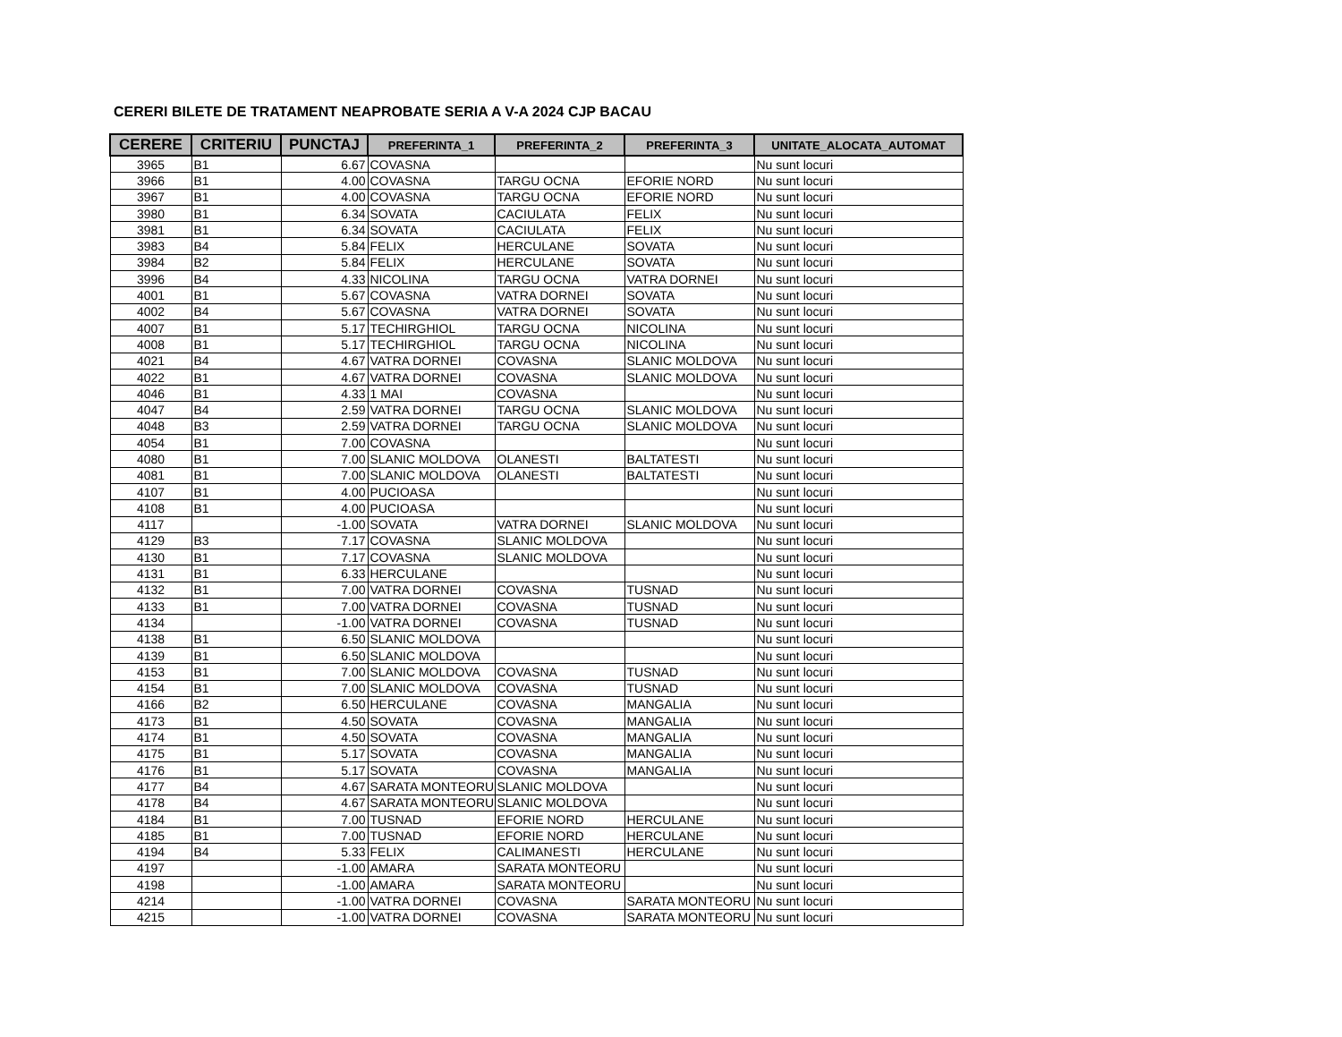CERERI BILETE DE TRATAMENT NEAPROBATE SERIA A V-A 2024 CJP BACAU
| CERERE | CRITERIU | PUNCTAJ | PREFERINTA_1 | PREFERINTA_2 | PREFERINTA_3 | UNITATE_ALOCATA_AUTOMAT |
| --- | --- | --- | --- | --- | --- | --- |
| 3965 | B1 | 6.67 | COVASNA | | | Nu sunt locuri |
| 3966 | B1 | 4.00 | COVASNA | TARGU OCNA | EFORIE NORD | Nu sunt locuri |
| 3967 | B1 | 4.00 | COVASNA | TARGU OCNA | EFORIE NORD | Nu sunt locuri |
| 3980 | B1 | 6.34 | SOVATA | CACIULATA | FELIX | Nu sunt locuri |
| 3981 | B1 | 6.34 | SOVATA | CACIULATA | FELIX | Nu sunt locuri |
| 3983 | B4 | 5.84 | FELIX | HERCULANE | SOVATA | Nu sunt locuri |
| 3984 | B2 | 5.84 | FELIX | HERCULANE | SOVATA | Nu sunt locuri |
| 3996 | B4 | 4.33 | NICOLINA | TARGU OCNA | VATRA DORNEI | Nu sunt locuri |
| 4001 | B1 | 5.67 | COVASNA | VATRA DORNEI | SOVATA | Nu sunt locuri |
| 4002 | B4 | 5.67 | COVASNA | VATRA DORNEI | SOVATA | Nu sunt locuri |
| 4007 | B1 | 5.17 | TECHIRGHIOL | TARGU OCNA | NICOLINA | Nu sunt locuri |
| 4008 | B1 | 5.17 | TECHIRGHIOL | TARGU OCNA | NICOLINA | Nu sunt locuri |
| 4021 | B4 | 4.67 | VATRA DORNEI | COVASNA | SLANIC MOLDOVA | Nu sunt locuri |
| 4022 | B1 | 4.67 | VATRA DORNEI | COVASNA | SLANIC MOLDOVA | Nu sunt locuri |
| 4046 | B1 | 4.33 | 1 MAI | COVASNA | | Nu sunt locuri |
| 4047 | B4 | 2.59 | VATRA DORNEI | TARGU OCNA | SLANIC MOLDOVA | Nu sunt locuri |
| 4048 | B3 | 2.59 | VATRA DORNEI | TARGU OCNA | SLANIC MOLDOVA | Nu sunt locuri |
| 4054 | B1 | 7.00 | COVASNA | | | Nu sunt locuri |
| 4080 | B1 | 7.00 | SLANIC MOLDOVA | OLANESTI | BALTATESTI | Nu sunt locuri |
| 4081 | B1 | 7.00 | SLANIC MOLDOVA | OLANESTI | BALTATESTI | Nu sunt locuri |
| 4107 | B1 | 4.00 | PUCIOASA | | | Nu sunt locuri |
| 4108 | B1 | 4.00 | PUCIOASA | | | Nu sunt locuri |
| 4117 | | -1.00 | SOVATA | VATRA DORNEI | SLANIC MOLDOVA | Nu sunt locuri |
| 4129 | B3 | 7.17 | COVASNA | SLANIC MOLDOVA | | Nu sunt locuri |
| 4130 | B1 | 7.17 | COVASNA | SLANIC MOLDOVA | | Nu sunt locuri |
| 4131 | B1 | 6.33 | HERCULANE | | | Nu sunt locuri |
| 4132 | B1 | 7.00 | VATRA DORNEI | COVASNA | TUSNAD | Nu sunt locuri |
| 4133 | B1 | 7.00 | VATRA DORNEI | COVASNA | TUSNAD | Nu sunt locuri |
| 4134 | | -1.00 | VATRA DORNEI | COVASNA | TUSNAD | Nu sunt locuri |
| 4138 | B1 | 6.50 | SLANIC MOLDOVA | | | Nu sunt locuri |
| 4139 | B1 | 6.50 | SLANIC MOLDOVA | | | Nu sunt locuri |
| 4153 | B1 | 7.00 | SLANIC MOLDOVA | COVASNA | TUSNAD | Nu sunt locuri |
| 4154 | B1 | 7.00 | SLANIC MOLDOVA | COVASNA | TUSNAD | Nu sunt locuri |
| 4166 | B2 | 6.50 | HERCULANE | COVASNA | MANGALIA | Nu sunt locuri |
| 4173 | B1 | 4.50 | SOVATA | COVASNA | MANGALIA | Nu sunt locuri |
| 4174 | B1 | 4.50 | SOVATA | COVASNA | MANGALIA | Nu sunt locuri |
| 4175 | B1 | 5.17 | SOVATA | COVASNA | MANGALIA | Nu sunt locuri |
| 4176 | B1 | 5.17 | SOVATA | COVASNA | MANGALIA | Nu sunt locuri |
| 4177 | B4 | 4.67 | SARATA MONTEORU | SLANIC MOLDOVA | | Nu sunt locuri |
| 4178 | B4 | 4.67 | SARATA MONTEORU | SLANIC MOLDOVA | | Nu sunt locuri |
| 4184 | B1 | 7.00 | TUSNAD | EFORIE NORD | HERCULANE | Nu sunt locuri |
| 4185 | B1 | 7.00 | TUSNAD | EFORIE NORD | HERCULANE | Nu sunt locuri |
| 4194 | B4 | 5.33 | FELIX | CALIMANESTI | HERCULANE | Nu sunt locuri |
| 4197 | | -1.00 | AMARA | SARATA MONTEORU | | Nu sunt locuri |
| 4198 | | -1.00 | AMARA | SARATA MONTEORU | | Nu sunt locuri |
| 4214 | | -1.00 | VATRA DORNEI | COVASNA | SARATA MONTEORU | Nu sunt locuri |
| 4215 | | -1.00 | VATRA DORNEI | COVASNA | SARATA MONTEORU | Nu sunt locuri |